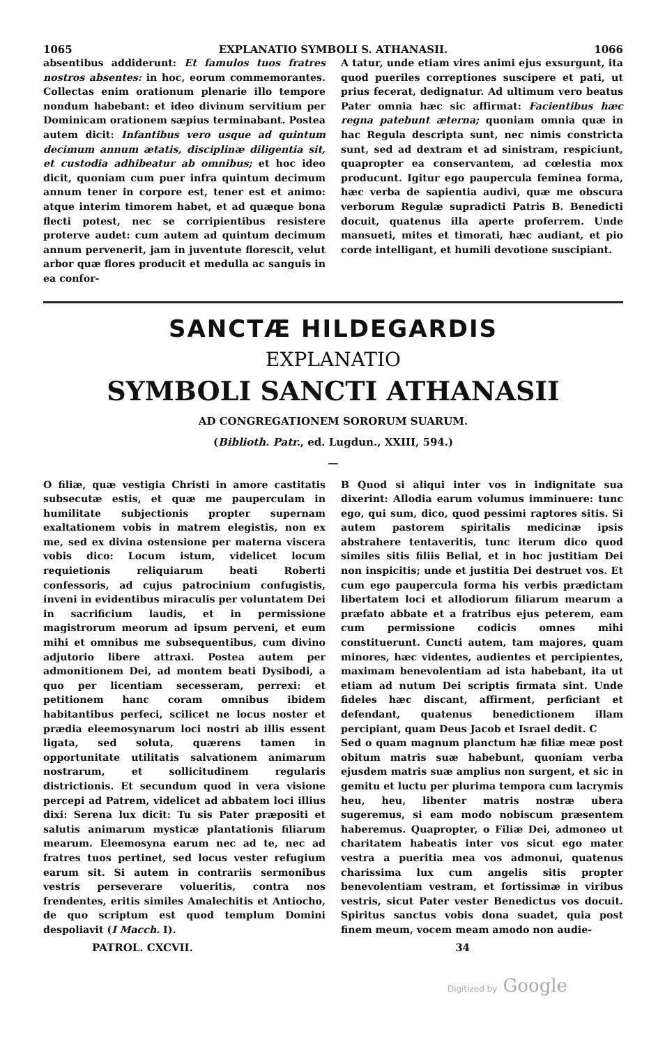1065 EXPLANATIO SYMBOLI S. ATHANASII. 1066
absentibus addiderunt: Et famulos tuos fratres nostros absentes: in hoc, eorum commemorantes. Collectas enim orationum plenarie illo tempore nondum habebant: et ideo divinum servitium per Dominicam orationem sæpius terminabant. Postea autem dicit: Infantibus vero usque ad quintum decimum annum ætatis, disciplinæ diligentia sit, et custodia adhibeatur ab omnibus; et hoc ideo dicit, quoniam cum puer infra quintum decimum annum tener in corpore est, tener est et animo: atque interim timorem habet, et ad quæque bona flecti potest, nec se corripientibus resistere proterve audet: cum autem ad quintum decimum annum pervenerit, jam in juventute florescit, velut arbor quæ flores producit et medulla ac sanguis in ea confor-
A tatur, unde etiam vires animi ejus exsurgunt, ita quod pueriles correptiones suscipere et pati, ut prius fecerat, dedignatur. Ad ultimum vero beatus Pater omnia hæc sic affirmat: Facientibus hæc regna patebunt æterna; quoniam omnia quæ in hac Regula descripta sunt, nec nimis constricta sunt, sed ad dextram et ad sinistram, respiciunt, quapropter ea conservantem, ad cœlestia mox producunt. Igitur ego paupercula feminea forma, hæc verba de sapientia audivi, quæ me obscura verborum Regulæ supradicti Patris B. Benedicti docuit, quatenus illa aperte proferrem. Unde mansueti, mites et timorati, hæc audiant, et pio corde intelligant, et humili devotione suscipiant.
SANCTÆ HILDEGARDIS
EXPLANATIO
SYMBOLI SANCTI ATHANASII
AD CONGREGATIONEM SORORUM SUARUM.
(Biblioth. Patr., ed. Lugdun., XXIII, 594.)
—
O filiæ, quæ vestigia Christi in amore castitatis subsecutæ estis, et quæ me pauperculam in humilitate subjectionis propter supernam exaltationem vobis in matrem elegistis, non ex me, sed ex divina ostensione per materna viscera vobis dico: Locum istum, videlicet locum requietionis reliquiarum beati Roberti confessoris, ad cujus patrocinium confugistis, inveni in evidentibus miraculis per voluntatem Dei in sacrificium laudis, et in permissione magistrorum meorum ad ipsum perveni, et eum mihi et omnibus me subsequentibus, cum divino adjutorio libere attraxi. Postea autem per admonitionem Dei, ad montem beati Dysibodi, a quo per licentiam secesseram, perrexi: et petitionem hanc coram omnibus ibidem habitantibus perfeci, scilicet ne locus noster et prædia eleemosynarum loci nostri ab illis essent ligata, sed soluta, quærens tamen in opportunitate utilitatis salvationem animarum nostrarum, et sollicitudinem regularis districtionis. Et secundum quod in vera visione percepi ad Patrem, videlicet ad abbatem loci illius dixi: Serena lux dicit: Tu sis Pater præpositi et salutis animarum mysticæ plantationis filiarum mearum. Eleemosyna earum nec ad te, nec ad fratres tuos pertinet, sed locus vester refugium earum sit. Si autem in contrariis sermonibus vestris perseverare volueritis, contra nos frendentes, eritis similes Amalechitis et Antiocho, de quo scriptum est quod templum Domini despoliavit (I Macch. I).
B Quod si aliqui inter vos in indignitate sua dixerint: Allodia earum volumus imminuere: tunc ego, qui sum, dico, quod pessimi raptores sitis. Si autem pastorem spiritalis medicinæ ipsis abstrahere tentaveritis, tunc iterum dico quod similes sitis filiis Belial, et in hoc justitiam Dei non inspicitis; unde et justitia Dei destruet vos. Et cum ego paupercula forma his verbis prædictam libertatem loci et allodiorum filiarum mearum a præfato abbate et a fratribus ejus peterem, eam cum permissione codicis omnes mihi constituerunt. Cuncti autem, tam majores, quam minores, hæc videntes, audientes et percipientes, maximam benevolentiam ad ista habebant, ita ut etiam ad nutum Dei scriptis firmata sint. Unde fideles hæc discant, affirment, perficiant et defendant, quatenus benedictionem illam percipiant, quam Deus Jacob et Israel dedit. C
Sed o quam magnum planctum hæ filiæ meæ post obitum matris suæ habebunt, quoniam verba ejusdem matris suæ amplius non surgent, et sic in gemitu et luctu per plurima tempora cum lacrymis heu, heu, libenter matris nostræ ubera sugeremus, si eam modo nobiscum præsentem haberemus. Quapropter, o Filiæ Dei, admoneo ut charitatem habeatis inter vos sicut ego mater vestra a pueritia mea vos admonui, quatenus charissima lux cum angelis sitis propter benevolentiam vestram, et fortissimæ in viribus vestris, sicut Pater vester Benedictus vos docuit. Spiritus sanctus vobis dona suadet, quia post finem meum, vocem meam amodo non audie-
PATROL. CXCVII. 34
Digitized by Google